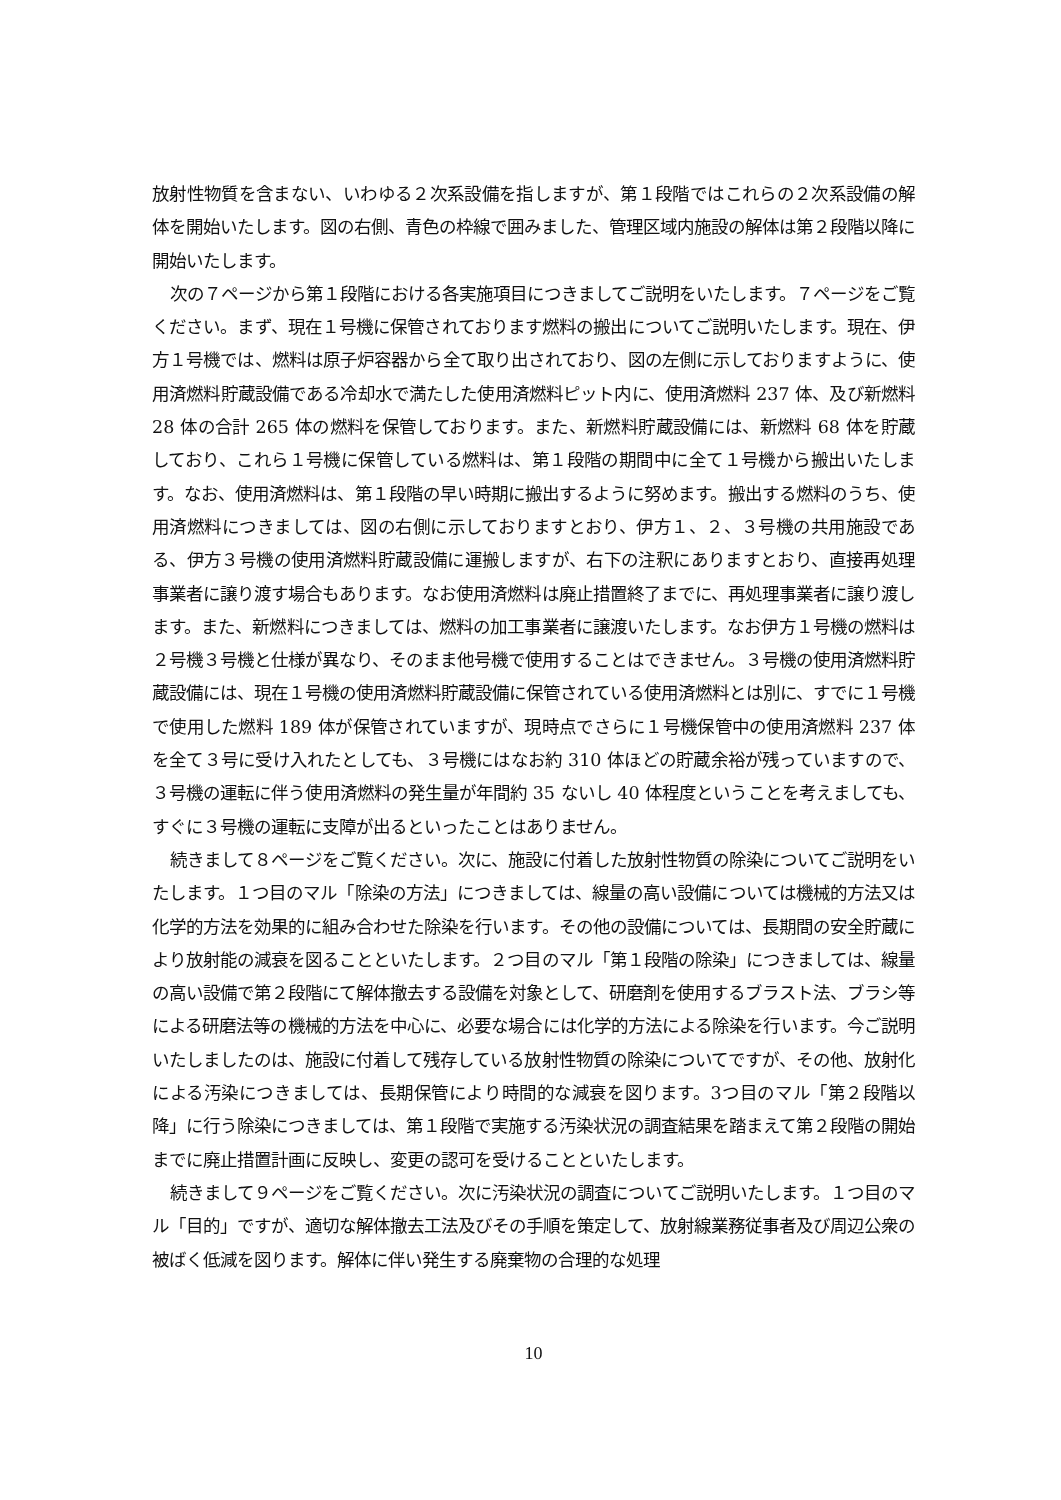放射性物質を含まない、いわゆる２次系設備を指しますが、第１段階ではこれらの２次系設備の解体を開始いたします。図の右側、青色の枠線で囲みました、管理区域内施設の解体は第２段階以降に開始いたします。
次の７ページから第１段階における各実施項目につきましてご説明をいたします。７ページをご覧ください。まず、現在１号機に保管されております燃料の搬出についてご説明いたします。現在、伊方１号機では、燃料は原子炉容器から全て取り出されており、図の左側に示しておりますように、使用済燃料貯蔵設備である冷却水で満たした使用済燃料ピット内に、使用済燃料 237 体、及び新燃料 28 体の合計 265 体の燃料を保管しております。また、新燃料貯蔵設備には、新燃料 68 体を貯蔵しており、これら１号機に保管している燃料は、第１段階の期間中に全て１号機から搬出いたします。なお、使用済燃料は、第１段階の早い時期に搬出するように努めます。搬出する燃料のうち、使用済燃料につきましては、図の右側に示しておりますとおり、伊方１、２、３号機の共用施設である、伊方３号機の使用済燃料貯蔵設備に運搬しますが、右下の注釈にありますとおり、直接再処理事業者に譲り渡す場合もあります。なお使用済燃料は廃止措置終了までに、再処理事業者に譲り渡します。また、新燃料につきましては、燃料の加工事業者に譲渡いたします。なお伊方１号機の燃料は２号機３号機と仕様が異なり、そのまま他号機で使用することはできません。３号機の使用済燃料貯蔵設備には、現在１号機の使用済燃料貯蔵設備に保管されている使用済燃料とは別に、すでに１号機で使用した燃料 189 体が保管されていますが、現時点でさらに１号機保管中の使用済燃料 237 体を全て３号に受け入れたとしても、３号機にはなお約 310 体ほどの貯蔵余裕が残っていますので、３号機の運転に伴う使用済燃料の発生量が年間約 35 ないし 40 体程度ということを考えましても、すぐに３号機の運転に支障が出るといったことはありません。
続きまして８ページをご覧ください。次に、施設に付着した放射性物質の除染についてご説明をいたします。１つ目のマル「除染の方法」につきましては、線量の高い設備については機械的方法又は化学的方法を効果的に組み合わせた除染を行います。その他の設備については、長期間の安全貯蔵により放射能の減衰を図ることといたします。２つ目のマル「第１段階の除染」につきましては、線量の高い設備で第２段階にて解体撤去する設備を対象として、研磨剤を使用するブラスト法、ブラシ等による研磨法等の機械的方法を中心に、必要な場合には化学的方法による除染を行います。今ご説明いたしましたのは、施設に付着して残存している放射性物質の除染についてですが、その他、放射化による汚染につきましては、長期保管により時間的な減衰を図ります。3つ目のマル「第２段階以降」に行う除染につきましては、第１段階で実施する汚染状況の調査結果を踏まえて第２段階の開始までに廃止措置計画に反映し、変更の認可を受けることといたします。
続きまして９ページをご覧ください。次に汚染状況の調査についてご説明いたします。１つ目のマル「目的」ですが、適切な解体撤去工法及びその手順を策定して、放射線業務従事者及び周辺公衆の被ばく低減を図ります。解体に伴い発生する廃棄物の合理的な処理
10